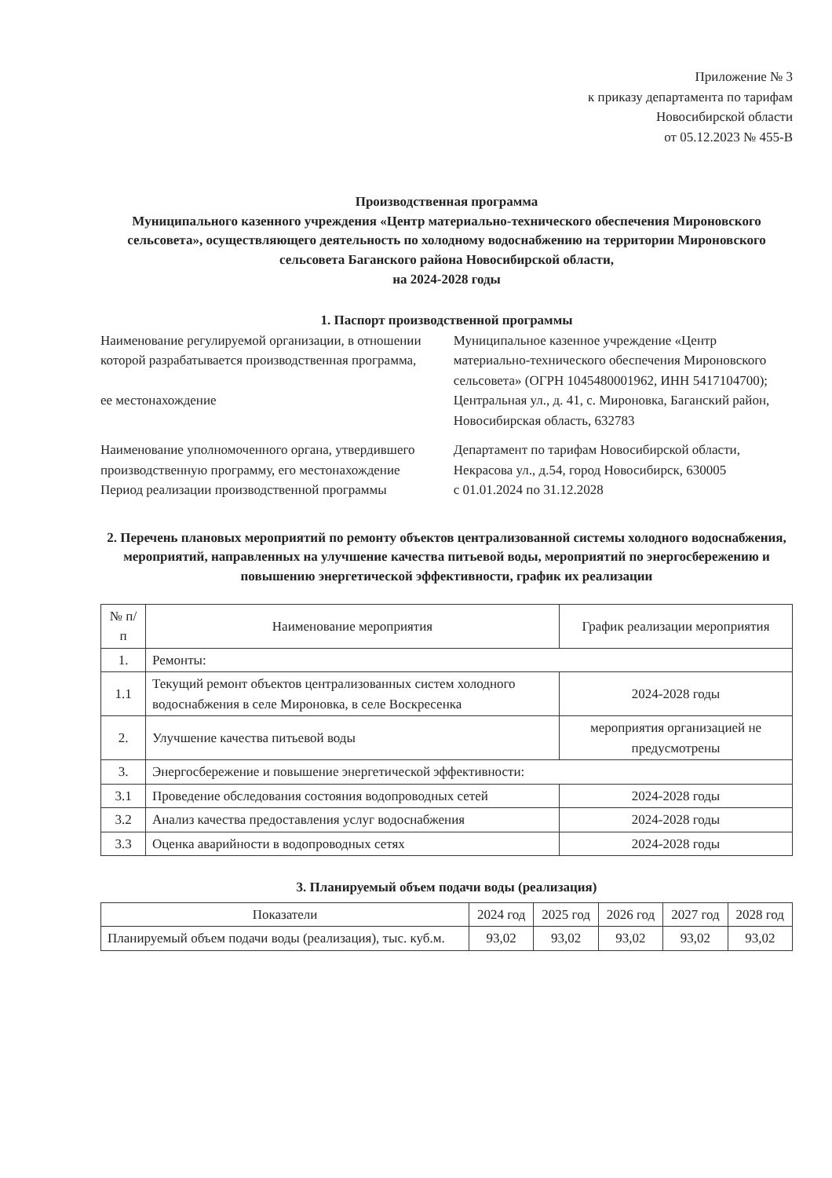Приложение № 3
к приказу департамента по тарифам
Новосибирской области
от 05.12.2023 № 455-В
Производственная программа
Муниципального казенного учреждения «Центр материально-технического обеспечения Мироновского сельсовета», осуществляющего деятельность по холодному водоснабжению на территории Мироновского сельсовета Баганского района Новосибирской области,
на 2024-2028 годы
1. Паспорт производственной программы
| Наименование регулируемой организации, в отношении которой разрабатывается производственная программа, ее местонахождение | Муниципальное казенное учреждение «Центр материально-технического обеспечения Мироновского сельсовета» (ОГРН 1045480001962, ИНН 5417104700); Центральная ул., д. 41, с. Мироновка, Баганский район, Новосибирская область, 632783 |
| Наименование уполномоченного органа, утвердившего производственную программу, его местонахождение | Департамент по тарифам Новосибирской области, Некрасова ул., д.54, город Новосибирск, 630005 |
| Период реализации производственной программы | с 01.01.2024 по 31.12.2028 |
2. Перечень плановых мероприятий по ремонту объектов централизованной системы холодного водоснабжения, мероприятий, направленных на улучшение качества питьевой воды, мероприятий по энергосбережению и повышению энергетической эффективности, график их реализации
| № п/п | Наименование мероприятия | График реализации мероприятия |
| --- | --- | --- |
| 1. | Ремонты: | |
| 1.1 | Текущий ремонт объектов централизованных систем холодного водоснабжения в селе Мироновка, в селе Воскресенка | 2024-2028 годы |
| 2. | Улучшение качества питьевой воды | мероприятия организацией не предусмотрены |
| 3. | Энергосбережение и повышение энергетической эффективности: | |
| 3.1 | Проведение обследования состояния водопроводных сетей | 2024-2028 годы |
| 3.2 | Анализ качества предоставления услуг водоснабжения | 2024-2028 годы |
| 3.3 | Оценка аварийности в водопроводных сетях | 2024-2028 годы |
3. Планируемый объем подачи воды (реализация)
| Показатели | 2024 год | 2025 год | 2026 год | 2027 год | 2028 год |
| --- | --- | --- | --- | --- | --- |
| Планируемый объем подачи воды (реализация), тыс. куб.м. | 93,02 | 93,02 | 93,02 | 93,02 | 93,02 |